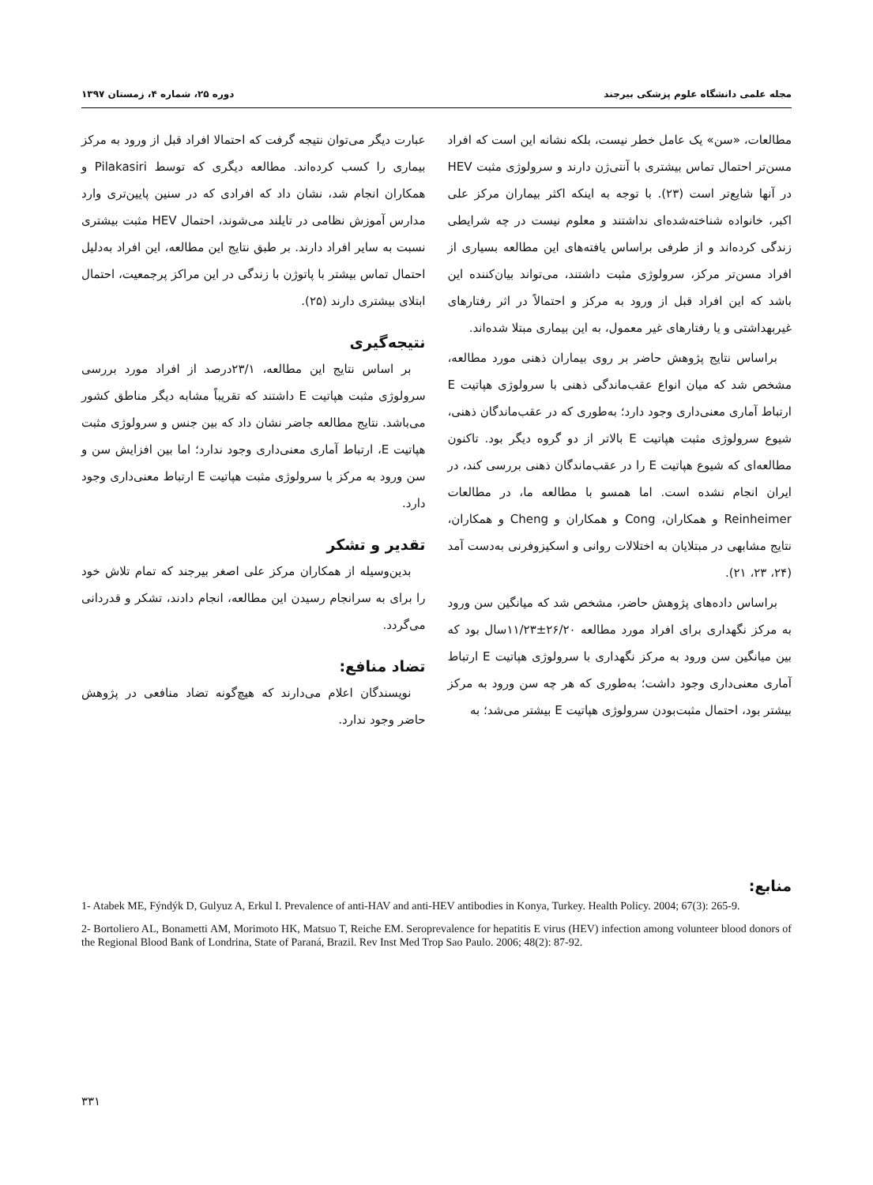مجله علمی دانشگاه علوم پزشکی بیرجند دوره ۲۵، شماره ۴، زمستان ۱۳۹۷
مطالعات، «سن» یک عامل خطر نیست، بلکه نشانه این است که افراد مسن‌تر احتمال تماس بیشتری با آنتی‌ژن دارند و سرولوژی مثبت HEV در آنها شایع‌تر است (۲۳). با توجه به اینکه اکثر بیماران مرکز علی اکبر، خانواده شناخته‌شده‌ای نداشتند و معلوم نیست در چه شرایطی زندگی کرده‌اند و از طرفی براساس یافته‌های این مطالعه بسیاری از افراد مسن‌تر مرکز، سرولوژی مثبت داشتند، می‌تواند بیان‌کننده این باشد که این افراد قبل از ورود به مرکز و احتمالاً در اثر رفتارهای غیربهداشتی و یا رفتارهای غیر معمول، به این بیماری مبتلا شده‌اند.
براساس نتایج پژوهش حاضر بر روی بیماران ذهنی مورد مطالعه، مشخص شد که میان انواع عقب‌ماندگی ذهنی با سرولوژی هپاتیت E ارتباط آماری معنی‌داری وجود دارد؛ به‌طوری که در عقب‌ماندگان ذهنی، شیوع سرولوژی مثبت هپاتیت E بالاتر از دو گروه دیگر بود. تاکنون مطالعه‌ای که شیوع هپاتیت E را در عقب‌ماندگان ذهنی بررسی کند، در ایران انجام نشده است. اما همسو با مطالعه ما، در مطالعات Reinheimer و همکاران، Cong و همکاران و Cheng و همکاران، نتایج مشابهی در مبتلایان به اختلالات روانی و اسکیزوفرنی به‌دست آمد (۲۴، ۲۳، ۲۱).
براساس داده‌های پژوهش حاضر، مشخص شد که میانگین سن ورود به مرکز نگهداری برای افراد مورد مطالعه ۲۶/۲۰±۱۱/۲۳سال بود که بین میانگین سن ورود به مرکز نگهداری با سرولوژی هپاتیت E ارتباط آماری معنی‌داری وجود داشت؛ به‌طوری که هر چه سن ورود به مرکز بیشتر بود، احتمال مثبت‌بودن سرولوژی هپاتیت E بیشتر می‌شد؛ به
عبارت دیگر می‌توان نتیجه گرفت که احتمالا افراد قبل از ورود به مرکز بیماری را کسب کرده‌اند. مطالعه دیگری که توسط Pilakasiri و همکاران انجام شد، نشان داد که افرادی که در سنین پایین‌تری وارد مدارس آموزش نظامی در تایلند می‌شوند، احتمال HEV مثبت بیشتری نسبت به سایر افراد دارند. بر طبق نتایج این مطالعه، این افراد به‌دلیل احتمال تماس بیشتر با پاتوژن با زندگی در این مراکز پرجمعیت، احتمال ابتلای بیشتری دارند (۲۵).
نتیجه‌گیری
بر اساس نتایج این مطالعه، ۲۳/۱درصد از افراد مورد بررسی سرولوژی مثبت هپاتیت E داشتند که تقریباً مشابه دیگر مناطق کشور می‌باشد. نتایج مطالعه جاضر نشان داد که بین جنس و سرولوژی مثبت هپاتیت E، ارتباط آماری معنی‌داری وجود ندارد؛ اما بین افزایش سن و سن ورود به مرکز با سرولوژی مثبت هپاتیت E ارتباط معنی‌داری وجود دارد.
تقدیر و تشکر
بدین‌وسیله از همکاران مرکز علی اصغر بیرجند که تمام تلاش خود را برای به سرانجام رسیدن این مطالعه، انجام دادند، تشکر و قدردانی می‌گردد.
تضاد منافع:
نویسندگان اعلام می‌دارند که هیچ‌گونه تضاد منافعی در پژوهش حاضر وجود ندارد.
منابع:
1- Atabek ME, Fýndýk D, Gulyuz A, Erkul I. Prevalence of anti-HAV and anti-HEV antibodies in Konya, Turkey. Health Policy. 2004; 67(3): 265-9.
2- Bortoliero AL, Bonametti AM, Morimoto HK, Matsuo T, Reiche EM. Seroprevalence for hepatitis E virus (HEV) infection among volunteer blood donors of the Regional Blood Bank of Londrina, State of Paraná, Brazil. Rev Inst Med Trop Sao Paulo. 2006; 48(2): 87-92.
۳۳۱